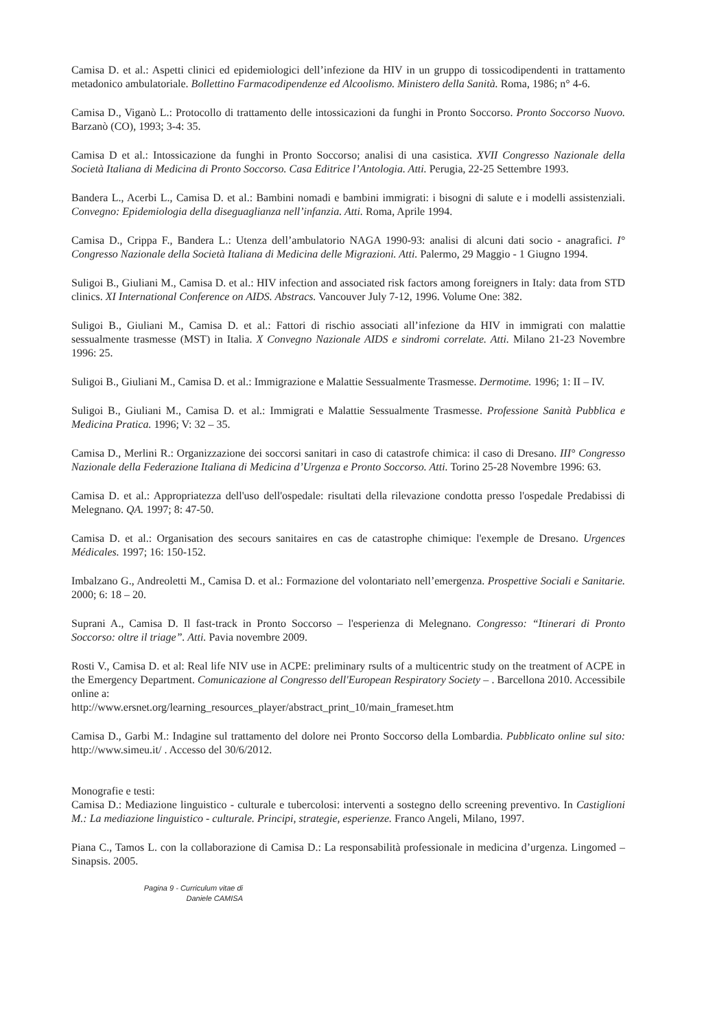Camisa D. et al.: Aspetti clinici ed epidemiologici dell’infezione da HIV in un gruppo di tossicodipendenti in trattamento metadonico ambulatoriale. Bollettino Farmacodipendenze ed Alcoolismo. Ministero della Sanità. Roma, 1986; n° 4-6.
Camisa D., Viganò L.: Protocollo di trattamento delle intossicazioni da funghi in Pronto Soccorso. Pronto Soccorso Nuovo. Barzanò (CO), 1993; 3-4: 35.
Camisa D et al.: Intossicazione da funghi in Pronto Soccorso; analisi di una casistica. XVII Congresso Nazionale della Società Italiana di Medicina di Pronto Soccorso. Casa Editrice l’Antologia. Atti. Perugia, 22-25 Settembre 1993.
Bandera L., Acerbi L., Camisa D. et al.: Bambini nomadi e bambini immigrati: i bisogni di salute e i modelli assistenziali. Convegno: Epidemiologia della diseguaglianza nell’infanzia. Atti. Roma, Aprile 1994.
Camisa D., Crippa F., Bandera L.: Utenza dell’ambulatorio NAGA 1990-93: analisi di alcuni dati socio - anagrafici. I° Congresso Nazionale della Società Italiana di Medicina delle Migrazioni. Atti. Palermo, 29 Maggio - 1 Giugno 1994.
Suligoi B., Giuliani M., Camisa D. et al.: HIV infection and associated risk factors among foreigners in Italy: data from STD clinics. XI International Conference on AIDS. Abstracs. Vancouver July 7-12, 1996. Volume One: 382.
Suligoi B., Giuliani M., Camisa D. et al.: Fattori di rischio associati all’infezione da HIV in immigrati con malattie sessualmente trasmesse (MST) in Italia. X Convegno Nazionale AIDS e sindromi correlate. Atti. Milano 21-23 Novembre 1996: 25.
Suligoi B., Giuliani M., Camisa D. et al.: Immigrazione e Malattie Sessualmente Trasmesse. Dermotime. 1996; 1: II – IV.
Suligoi B., Giuliani M., Camisa D. et al.: Immigrati e Malattie Sessualmente Trasmesse. Professione Sanità Pubblica e Medicina Pratica. 1996; V: 32 – 35.
Camisa D., Merlini R.: Organizzazione dei soccorsi sanitari in caso di catastrofe chimica: il caso di Dresano. III° Congresso Nazionale della Federazione Italiana di Medicina d’Urgenza e Pronto Soccorso. Atti. Torino 25-28 Novembre 1996: 63.
Camisa D. et al.: Appropriatezza dell'uso dell'ospedale: risultati della rilevazione condotta presso l'ospedale Predabissi di Melegnano. QA. 1997; 8: 47-50.
Camisa D. et al.: Organisation des secours sanitaires en cas de catastrophe chimique: l'exemple de Dresano. Urgences Médicales. 1997; 16: 150-152.
Imbalzano G., Andreoletti M., Camisa D. et al.: Formazione del volontariato nell’emergenza. Prospettive Sociali e Sanitarie. 2000; 6: 18 – 20.
Suprani A., Camisa D. Il fast-track in Pronto Soccorso – l'esperienza di Melegnano. Congresso: “Itinerari di Pronto Soccorso: oltre il triage”. Atti. Pavia novembre 2009.
Rosti V., Camisa D. et al: Real life NIV use in ACPE: preliminary rsults of a multicentric study on the treatment of ACPE in the Emergency Department. Comunicazione al Congresso dell'European Respiratory Society – . Barcellona 2010. Accessibile online a:
http://www.ersnet.org/learning_resources_player/abstract_print_10/main_frameset.htm
Camisa D., Garbi M.: Indagine sul trattamento del dolore nei Pronto Soccorso della Lombardia. Pubblicato online sul sito: http://www.simeu.it/ . Accesso del 30/6/2012.
Monografie e testi:
Camisa D.: Mediazione linguistico - culturale e tubercolosi: interventi a sostegno dello screening preventivo. In Castiglioni M.: La mediazione linguistico - culturale. Principi, strategie, esperienze. Franco Angeli, Milano, 1997.
Piana C., Tamos L. con la collaborazione di Camisa D.: La responsabilità professionale in medicina d’urgenza. Lingomed – Sinapsis. 2005.
Pagina 9 - Curriculum vitae di
Daniele CAMISA